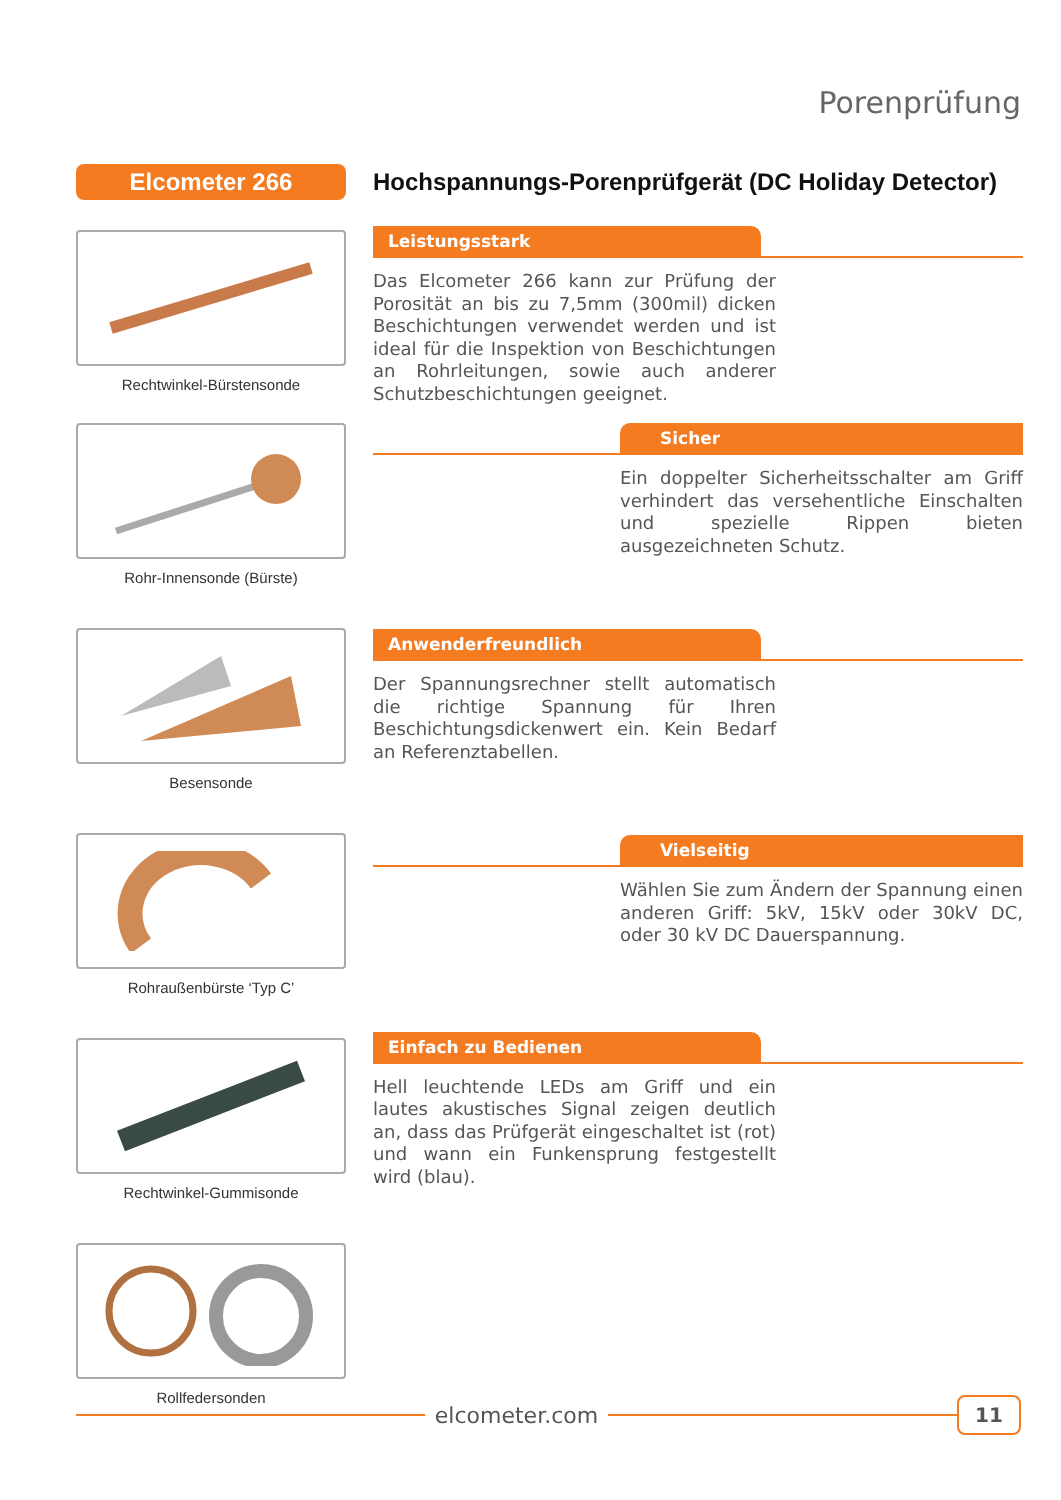Porenprüfung
Elcometer 266
Rechtwinkel-Bürstensonde
Rohr-Innensonde (Bürste)
Besensonde
Rohraußenbürste ‘Typ C’
Rechtwinkel-Gummisonde
Rollfedersonden
Hochspannungs-Porenprüfgerät (DC Holiday Detector)
Leistungsstark
Das Elcometer 266 kann zur Prüfung der Porosität an bis zu 7,5mm (300mil) dicken Beschichtungen verwendet werden und ist ideal für die Inspektion von Beschichtungen an Rohrleitungen, sowie auch anderer Schutzbeschichtungen geeignet.
Sicher
Ein doppelter Sicherheitsschalter am Griff verhindert das versehentliche Einschalten und spezielle Rippen bieten ausgezeichneten Schutz.
Anwenderfreundlich
Der Spannungsrechner stellt automatisch die richtige Spannung für Ihren Beschichtungsdickenwert ein. Kein Bedarf an Referenztabellen.
Vielseitig
Wählen Sie zum Ändern der Spannung einen anderen Griff: 5kV, 15kV oder 30kV DC, oder 30 kV DC Dauerspannung.
Einfach zu Bedienen
Hell leuchtende LEDs am Griff und ein lautes akustisches Signal zeigen deutlich an, dass das Prüfgerät eingeschaltet ist (rot) und wann ein Funkensprung festgestellt wird (blau).
elcometer.com
11